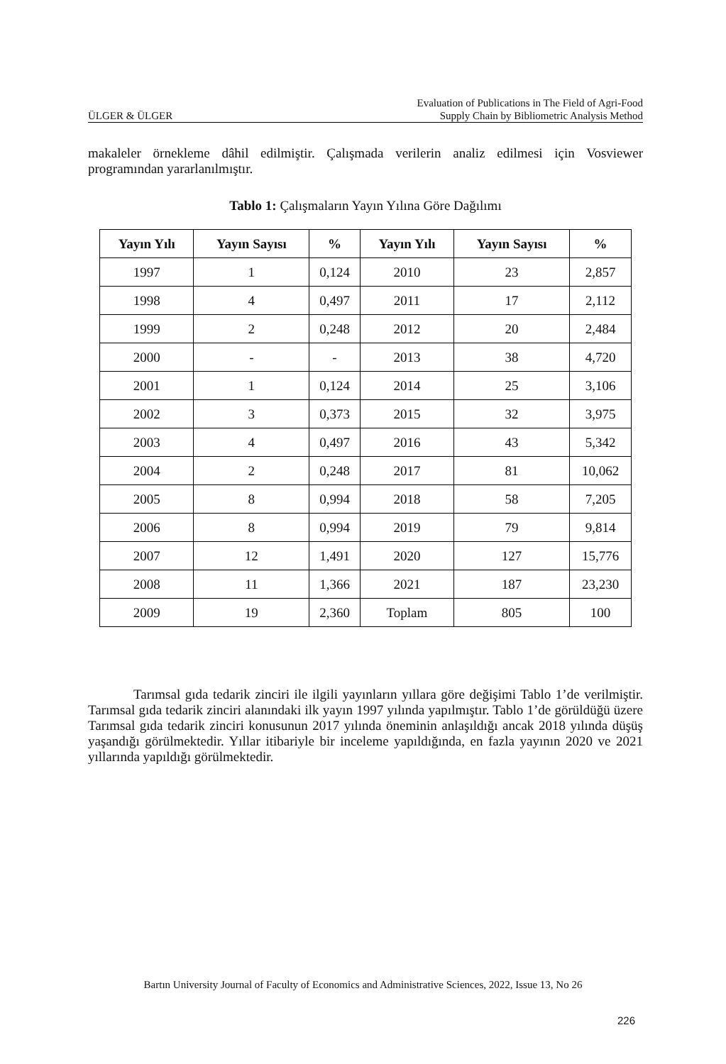ÜLGER & ÜLGER
Evaluation of Publications in The Field of Agri-Food
Supply Chain by Bibliometric Analysis Method
makaleler örnekleme dâhil edilmiştir. Çalışmada verilerin analiz edilmesi için Vosviewer programından yararlanılmıştır.
Tablo 1: Çalışmaların Yayın Yılına Göre Dağılımı
| Yayın Yılı | Yayın Sayısı | % | Yayın Yılı | Yayın Sayısı | % |
| --- | --- | --- | --- | --- | --- |
| 1997 | 1 | 0,124 | 2010 | 23 | 2,857 |
| 1998 | 4 | 0,497 | 2011 | 17 | 2,112 |
| 1999 | 2 | 0,248 | 2012 | 20 | 2,484 |
| 2000 | - | - | 2013 | 38 | 4,720 |
| 2001 | 1 | 0,124 | 2014 | 25 | 3,106 |
| 2002 | 3 | 0,373 | 2015 | 32 | 3,975 |
| 2003 | 4 | 0,497 | 2016 | 43 | 5,342 |
| 2004 | 2 | 0,248 | 2017 | 81 | 10,062 |
| 2005 | 8 | 0,994 | 2018 | 58 | 7,205 |
| 2006 | 8 | 0,994 | 2019 | 79 | 9,814 |
| 2007 | 12 | 1,491 | 2020 | 127 | 15,776 |
| 2008 | 11 | 1,366 | 2021 | 187 | 23,230 |
| 2009 | 19 | 2,360 | Toplam | 805 | 100 |
Tarımsal gıda tedarik zinciri ile ilgili yayınların yıllara göre değişimi Tablo 1’de verilmiştir. Tarımsal gıda tedarik zinciri alanındaki ilk yayın 1997 yılında yapılmıştır. Tablo 1’de görüldüğü üzere Tarımsal gıda tedarik zinciri konusunun 2017 yılında öneminin anlaşıldığı ancak 2018 yılında düşüş yaşandığı görülmektedir. Yıllar itibariyle bir inceleme yapıldığında, en fazla yayının 2020 ve 2021 yıllarında yapıldığı görülmektedir.
Bartın University Journal of Faculty of Economics and Administrative Sciences, 2022, Issue 13, No 26
226